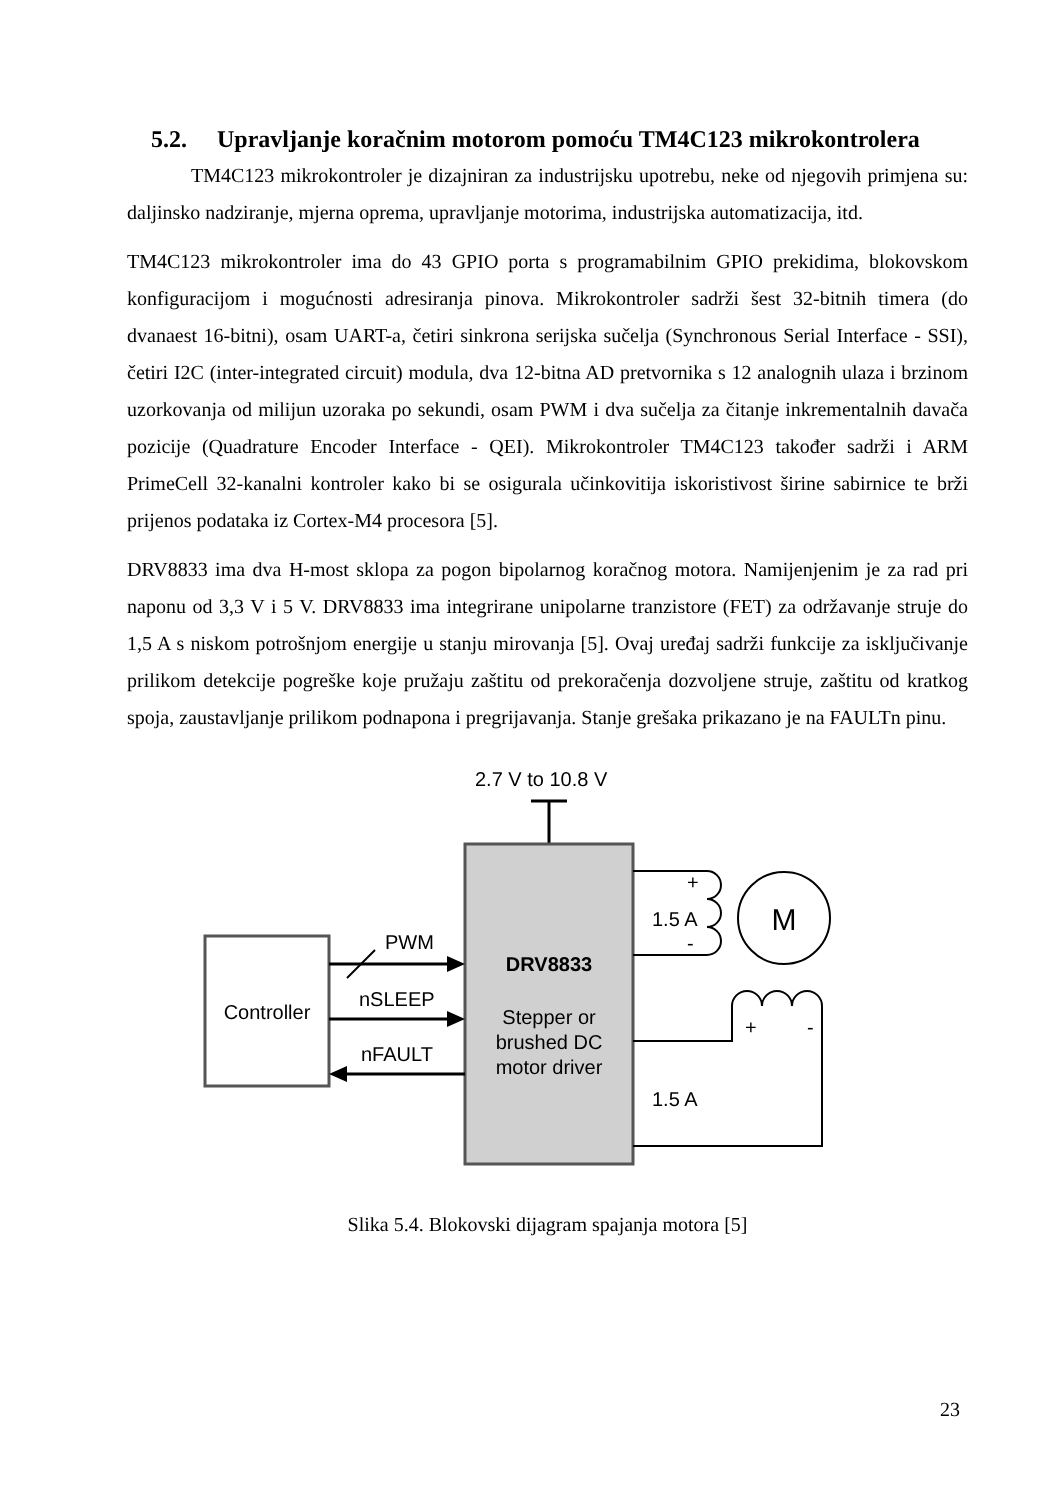5.2. Upravljanje koračnim motorom pomoću TM4C123 mikrokontrolera
TM4C123 mikrokontroler je dizajniran za industrijsku upotrebu, neke od njegovih primjena su: daljinsko nadziranje, mjerna oprema, upravljanje motorima, industrijska automatizacija, itd.
TM4C123 mikrokontroler ima do 43 GPIO porta s programabilnim GPIO prekidima, blokovskom konfiguracijom i mogućnosti adresiranja pinova. Mikrokontroler sadrži šest 32-bitnih timera (do dvanaest 16-bitni), osam UART-a, četiri sinkrona serijska sučelja (Synchronous Serial Interface - SSI), četiri I2C (inter-integrated circuit) modula, dva 12-bitna AD pretvornika s 12 analognih ulaza i brzinom uzorkovanja od milijun uzoraka po sekundi, osam PWM i dva sučelja za čitanje inkrementalnih davača pozicije (Quadrature Encoder Interface - QEI). Mikrokontroler TM4C123 također sadrži i ARM PrimeCell 32-kanalni kontroler kako bi se osigurala učinkovitija iskoristivost širine sabirnice te brži prijenos podataka iz Cortex-M4 procesora [5].
DRV8833 ima dva H-most sklopa za pogon bipolarnog koračnog motora. Namijenjenim je za rad pri naponu od 3,3 V i 5 V. DRV8833 ima integrirane unipolarne tranzistore (FET) za održavanje struje do 1,5 A s niskom potrošnjom energije u stanju mirovanja [5]. Ovaj uređaj sadrži funkcije za isključivanje prilikom detekcije pogreške koje pružaju zaštitu od prekoračenja dozvoljene struje, zaštitu od kratkog spoja, zaustavljanje prilikom podnapona i pregrijavanja. Stanje grešaka prikazano je na FAULTn pinu.
2.7 V to 10.8 V
DRV8833
Stepper or
brushed DC
motor driver
Controller
PWM
nSLEEP
nFAULT
+
-
1.5 A
M
+
-
1.5 A
Slika 5.4. Blokovski dijagram spajanja motora [5]
23